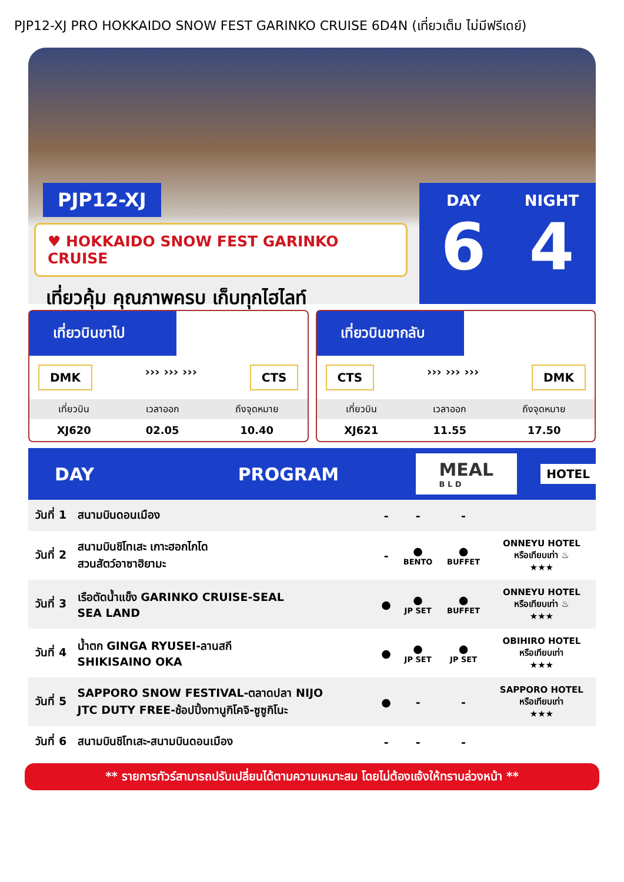PJP12-XJ PRO HOKKAIDO SNOW FEST GARINKO CRUISE 6D4N (เที่ยวเต็ม ไม่มีฟรีเดย์)
PJP12-XJ
♥ HOKKAIDO SNOW FEST GARINKO CRUISE
เที่ยวคุ้ม คุณภาพครบ เก็บทุกไฮไลท์
DAY
6
NIGHT
4
เที่ยวบินขาไป
DMK ››› ››› ››› CTS
| เที่ยวบิน | เวลาออก | ถึงจุดหมาย |
| --- | --- | --- |
| XJ620 | 02.05 | 10.40 |
เที่ยวบินขากลับ
CTS ››› ››› ››› DMK
| เที่ยวบิน | เวลาออก | ถึงจุดหมาย |
| --- | --- | --- |
| XJ621 | 11.55 | 17.50 |
DAY PROGRAM MEAL
B L D HOTEL
| วันที่ 1 | สนามบินดอนเมือง | - | - | - | |
| วันที่ 2 | สนามบินชิโทเสะ เกาะฮอกไกโด สวนสัตว์อาซาฮิยามะ | - | ● BENTO | ● BUFFET | ONNEYU HOTEL หรือเทียบเท่า ♨ ★★★ |
| วันที่ 3 | เรือตัดน้ำแข็ง GARINKO CRUISE-SEAL SEA LAND | ● | ● JP SET | ● BUFFET | ONNEYU HOTEL หรือเทียบเท่า ♨ ★★★ |
| วันที่ 4 | น้ำตก GINGA RYUSEI-ลานสกี SHIKISAINO OKA | ● | ● JP SET | ● JP SET | OBIHIRO HOTEL หรือเทียบเท่า ★★★ |
| วันที่ 5 | SAPPORO SNOW FESTIVAL-ตลาดปลา NIJO JTC DUTY FREE-ช้อปปิ้งทานูกิโคจิ-ซูซูกิโนะ | ● | - | - | SAPPORO HOTEL หรือเทียบเท่า ★★★ |
| วันที่ 6 | สนามบินชิโทเสะ-สนามบินดอนเมือง | - | - | - | |
** รายการทัวร์สามารถปรับเปลี่ยนได้ตามความเหมาะสม โดยไม่ต้องแจ้งให้ทราบล่วงหน้า **